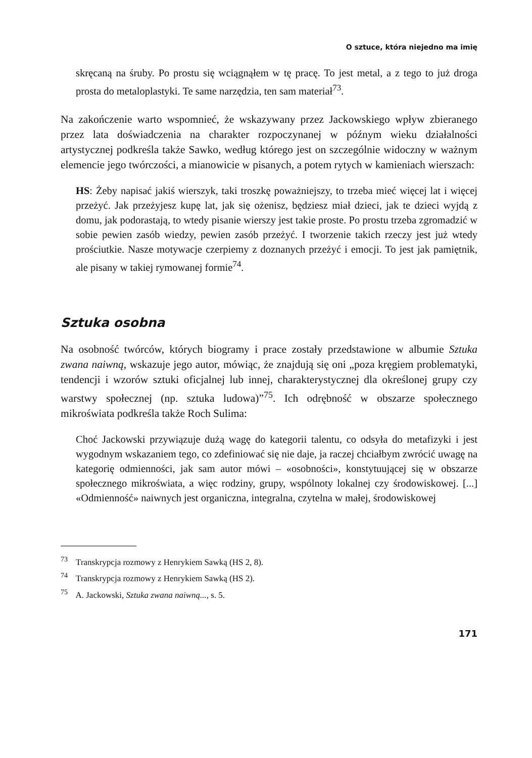O sztuce, która niejedno ma imię
skręcaną na śruby. Po prostu się wciągnąłem w tę pracę. To jest metal, a z tego to już droga prosta do metaloplastyki. Te same narzędzia, ten sam materiał<sup>73</sup>.
Na zakończenie warto wspomnieć, że wskazywany przez Jackowskiego wpływ zbieranego przez lata doświadczenia na charakter rozpoczynanej w późnym wieku działalności artystycznej podkreśla także Sawko, według którego jest on szczególnie widoczny w ważnym elemencie jego twórczości, a mianowicie w pisanych, a potem rytych w kamieniach wierszach:
HS: Żeby napisać jakiś wierszyk, taki troszkę poważniejszy, to trzeba mieć więcej lat i więcej przeżyć. Jak przeżyjesz kupę lat, jak się ożenisz, będziesz miał dzieci, jak te dzieci wyjdą z domu, jak podorastają, to wtedy pisanie wierszy jest takie proste. Po prostu trzeba zgromadzić w sobie pewien zasób wiedzy, pewien zasób przeżyć. I tworzenie takich rzeczy jest już wtedy prościutkie. Nasze motywacje czerpiemy z doznanych przeżyć i emocji. To jest jak pamiętnik, ale pisany w takiej rymowanej formie<sup>74</sup>.
Sztuka osobna
Na osobność twórców, których biogramy i prace zostały przedstawione w albumie Sztuka zwana naiwną, wskazuje jego autor, mówiąc, że znajdują się oni „poza kręgiem problematyki, tendencji i wzorów sztuki oficjalnej lub innej, charakterystycznej dla określonej grupy czy warstwy społecznej (np. sztuka ludowa)”<sup>75</sup>. Ich odrębność w obszarze społecznego mikroświata podkreśla także Roch Sulima:
Choć Jackowski przywiązuje dużą wagę do kategorii talentu, co odsyła do metafizyki i jest wygodnym wskazaniem tego, co zdefiniować się nie daje, ja raczej chciałbym zwrócić uwagę na kategorię odmienności, jak sam autor mówi – «osobności», konstytuującej się w obszarze społecznego mikroświata, a więc rodziny, grupy, wspólnoty lokalnej czy środowiskowej. [...] «Odmienność» naiwnych jest organiczna, integralna, czytelna w małej, środowiskowej
<sup>73</sup> Transkrypcja rozmowy z Henrykiem Sawką (HS 2, 8).
<sup>74</sup> Transkrypcja rozmowy z Henrykiem Sawką (HS 2).
<sup>75</sup> A. Jackowski, Sztuka zwana naiwną..., s. 5.
171